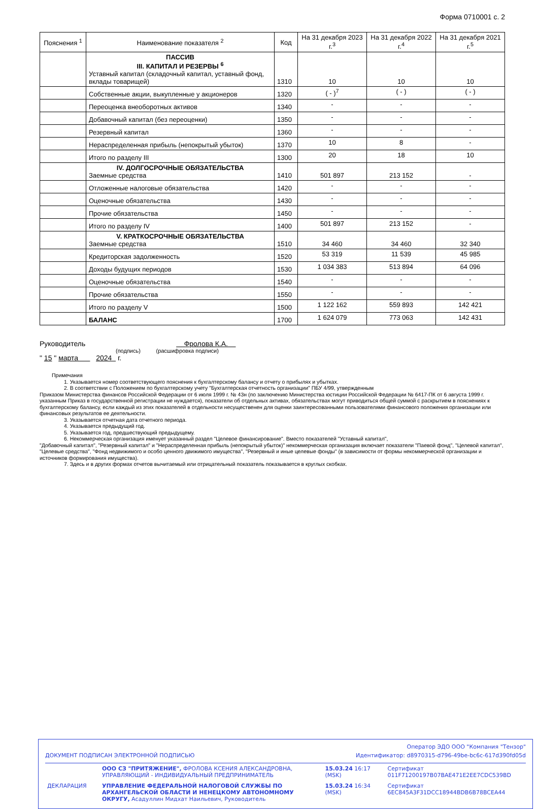Форма 0710001 с. 2
| Пояснения <sup>1</sup> | Наименование показателя <sup>2</sup> | Код | На 31 декабря 2023 г.<sup>3</sup> | На 31 декабря 2022 г.<sup>4</sup> | На 31 декабря 2021 г.<sup>5</sup> |
| --- | --- | --- | --- | --- | --- |
| | ПАССИВ III. КАПИТАЛ И РЕЗЕРВЫ <sup>6</sup> Уставный капитал (складочный капитал, уставный фонд, вклады товарищей) | 1310 | 10 | 10 | 10 |
| | Собственные акции, выкупленные у акционеров | 1320 | ( - )<sup>7</sup> | ( - ) | ( - ) |
| | Переоценка внеоборотных активов | 1340 | - | - | - |
| | Добавочный капитал (без переоценки) | 1350 | - | - | - |
| | Резервный капитал | 1360 | - | - | - |
| | Нераспределенная прибыль (непокрытый убыток) | 1370 | 10 | 8 | - |
| | Итого по разделу III | 1300 | 20 | 18 | 10 |
| | IV. ДОЛГОСРОЧНЫЕ ОБЯЗАТЕЛЬСТВА Заемные средства | 1410 | 501 897 | 213 152 | - |
| | Отложенные налоговые обязательства | 1420 | - | - | - |
| | Оценочные обязательства | 1430 | - | - | - |
| | Прочие обязательства | 1450 | - | - | - |
| | Итого по разделу IV | 1400 | 501 897 | 213 152 | - |
| | V. КРАТКОСРОЧНЫЕ ОБЯЗАТЕЛЬСТВА Заемные средства | 1510 | 34 460 | 34 460 | 32 340 |
| | Кредиторская задолженность | 1520 | 53 319 | 11 539 | 45 985 |
| | Доходы будущих периодов | 1530 | 1 034 383 | 513 894 | 64 096 |
| | Оценочные обязательства | 1540 | - | - | - |
| | Прочие обязательства | 1550 | - | - | - |
| | Итого по разделу V | 1500 | 1 122 162 | 559 893 | 142 421 |
| | БАЛАНС | 1700 | 1 624 079 | 773 063 | 142 431 |
Руководитель Фролова К.А.
(подпись) (расшифровка подписи)
" 15 " марта 2024 г.
Примечания
1. Указывается номер соответствующего пояснения к бухгалтерскому балансу и отчету о прибылях и убытках.
2. В соответствии с Положением по бухгалтерскому учету "Бухгалтерская отчетность организации" ПБУ 4/99, утвержденным
Приказом Министерства финансов Российской Федерации от 6 июля 1999 г. № 43н (по заключению Министерства юстиции Российской Федерации № 6417-ПК от 6 августа 1999 г. указанным Приказ в государственной регистрации не нуждается), показатели об отдельных активах, обязательствах могут приводиться общей суммой с раскрытием в пояснениях к бухгалтерскому балансу, если каждый из этих показателей в отдельности несущественен для оценки заинтересованными пользователями финансового положения организации или финансовых результатов ее деятельности.
3. Указывается отчетная дата отчетного периода.
4. Указывается предыдущий год.
5. Указывается год, предшествующий предыдущему.
6. Некоммерческая организация именует указанный раздел "Целевое финансирование". Вместо показателей "Уставный капитал",
"Добавочный капитал", "Резервный капитал" и "Нераспределенная прибыль (непокрытый убыток)" некоммерческая организация включает показатели "Паевой фонд", "Целевой капитал", "Целевые средства", "Фонд недвижимого и особо ценного движимого имущества", "Резервный и иные целевые фонды" (в зависимости от формы некоммерческой организации и источников формирования имущества).
7. Здесь и в других формах отчетов вычитаемый или отрицательный показатель показывается в круглых скобках.
Оператор ЭДО ООО "Компания "Тензор"
ДОКУМЕНТ ПОДПИСАН ЭЛЕКТРОННОЙ ПОДПИСЬЮ Идентификатор: d8970315-d796-49be-bc6c-617d390fd05d
| | ООО СЗ "ПРИТЯЖЕНИЕ", ФРОЛОВА КСЕНИЯ АЛЕКСАНДРОВНА, УПРАВЛЯЮЩИЙ - ИНДИВИДУАЛЬНЫЙ ПРЕДПРИНИМАТЕЛЬ | 15.03.24 16:17 (MSK) | Сертификат 011F71200197B07BAE471E2EE7CDC539BD |
| ДЕКЛАРАЦИЯ | УПРАВЛЕНИЕ ФЕДЕРАЛЬНОЙ НАЛОГОВОЙ СЛУЖБЫ ПО АРХАНГЕЛЬСКОЙ ОБЛАСТИ И НЕНЕЦКОМУ АВТОНОМНОМУ ОКРУГУ, Асадуллин Мидхат Наильевич, Руководитель | 15.03.24 16:34 (MSK) | Сертификат 6EC845A3F31DCC18944BDB6B78BCEA44 |